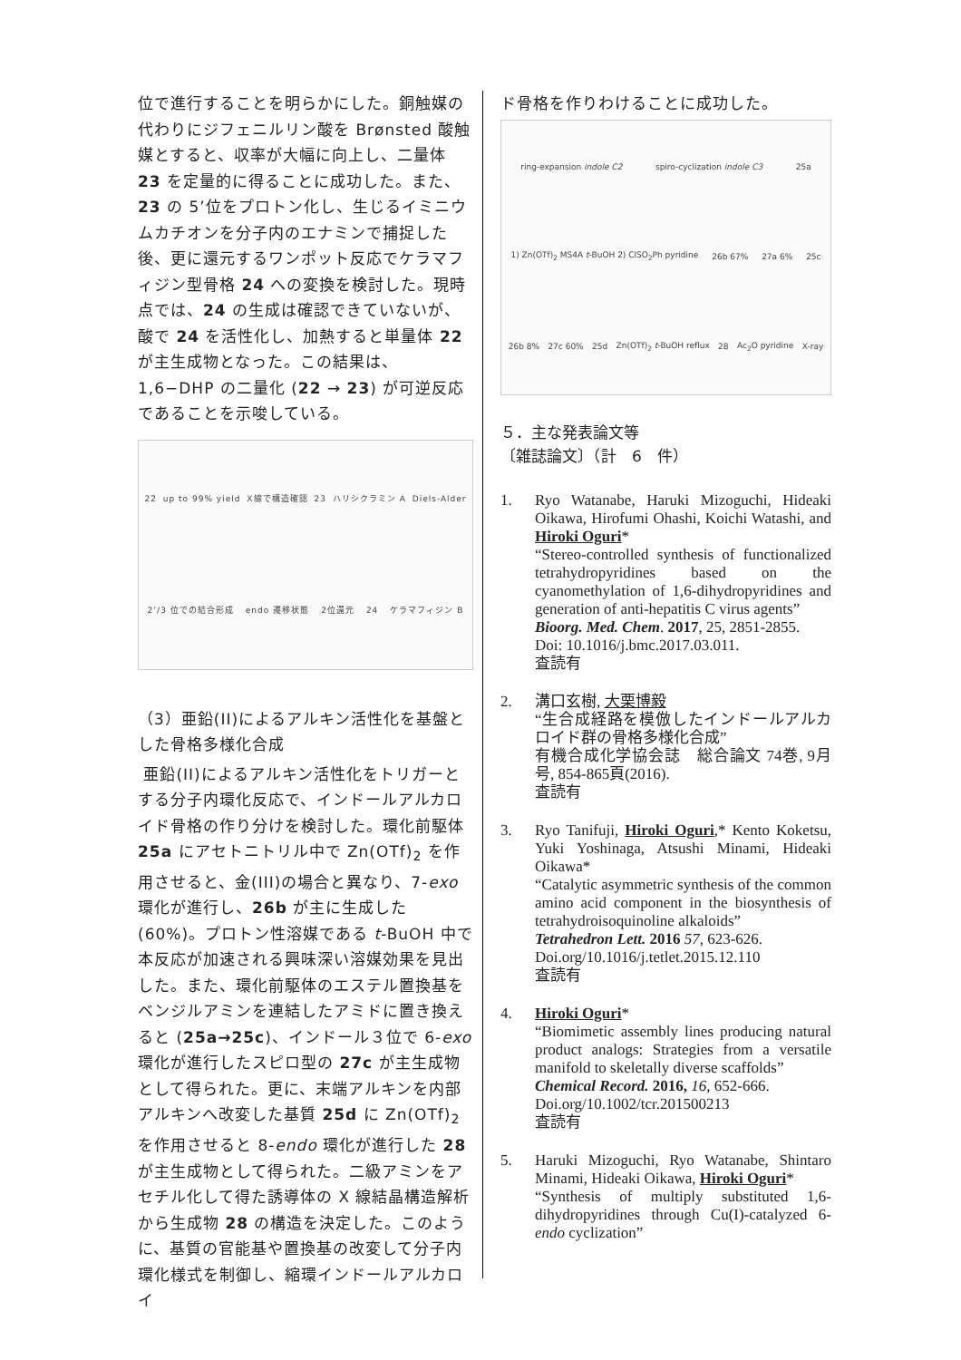位で進行することを明らかにした。銅触媒の代わりにジフェニルリン酸を Brønsted 酸触媒とすると、収率が大幅に向上し、二量体 23 を定量的に得ることに成功した。また、23 の 5’位をプロトン化し、生じるイミニウムカチオンを分子内のエナミンで捕捉した後、更に還元するワンポット反応でケラマフィジン型骨格 24 への変換を検討した。現時点では、24 の生成は確認できていないが、酸で 24 を活性化し、加熱すると単量体 22 が主生成物となった。この結果は、1,6−DHP の二量化 (22 → 23) が可逆反応であることを示唆している。
22 up to 99% yield X線で構造確認 23 ハリシクラミン A Diels-Alder 2’/3 位での結合形成 endo 遷移状態 2位還元 24 ケラマフィジン B
（3）亜鉛(II)によるアルキン活性化を基盤とした骨格多様化合成
亜鉛(II)によるアルキン活性化をトリガーとする分子内環化反応で、インドールアルカロイド骨格の作り分けを検討した。環化前駆体 25a にアセトニトリル中で Zn(OTf)<sub>2</sub> を作用させると、金(III)の場合と異なり、7-exo 環化が進行し、26b が主に生成した(60%)。プロトン性溶媒である t-BuOH 中で本反応が加速される興味深い溶媒効果を見出した。また、環化前駆体のエステル置換基をベンジルアミンを連結したアミドに置き換えると (25a→25c)、インドール３位で 6-exo 環化が進行したスピロ型の 27c が主生成物として得られた。更に、末端アルキンを内部アルキンへ改変した基質 25d に Zn(OTf)<sub>2</sub> を作用させると 8-endo 環化が進行した 28 が主生成物として得られた。二級アミンをアセチル化して得た誘導体の X 線結晶構造解析から生成物 28 の構造を決定した。このように、基質の官能基や置換基の改変して分子内環化様式を制御し、縮環インドールアルカロイ
ド骨格を作りわけることに成功した。
ring-expansion indole C2 spiro-cyclization indole C3 25a 1) Zn(OTf)<sub>2</sub> MS4A t-BuOH 2) ClSO<sub>2</sub>Ph pyridine 26b 67% 27a 6% 25c 26b 8% 27c 60% 25d Zn(OTf)<sub>2</sub> t-BuOH reflux 28 Ac<sub>2</sub>O pyridine X-ray
５．主な発表論文等
〔雑誌論文〕（計　6　件）
1. Ryo Watanabe, Haruki Mizoguchi, Hideaki Oikawa, Hirofumi Ohashi, Koichi Watashi, and Hiroki Oguri*
“Stereo-controlled synthesis of functionalized tetrahydropyridines based on the cyanomethylation of 1,6-dihydropyridines and generation of anti-hepatitis C virus agents”
Bioorg. Med. Chem. 2017, 25, 2851-2855.
Doi: 10.1016/j.bmc.2017.03.011.
査読有
2. 溝口玄樹, 大栗博毅
“生合成経路を模倣したインドールアルカロイド群の骨格多様化合成”
有機合成化学協会誌　総合論文 74巻, 9月号, 854-865頁(2016).
査読有
3. Ryo Tanifuji, Hiroki Oguri,* Kento Koketsu, Yuki Yoshinaga, Atsushi Minami, Hideaki Oikawa*
“Catalytic asymmetric synthesis of the common amino acid component in the biosynthesis of tetrahydroisoquinoline alkaloids”
Tetrahedron Lett. 2016 57, 623-626.
Doi.org/10.1016/j.tetlet.2015.12.110
査読有
4. Hiroki Oguri*
“Biomimetic assembly lines producing natural product analogs: Strategies from a versatile manifold to skeletally diverse scaffolds”
Chemical Record. 2016, 16, 652-666.
Doi.org/10.1002/tcr.201500213
査読有
5. Haruki Mizoguchi, Ryo Watanabe, Shintaro Minami, Hideaki Oikawa, Hiroki Oguri*
“Synthesis of multiply substituted 1,6-dihydropyridines through Cu(I)-catalyzed 6-endo cyclization”